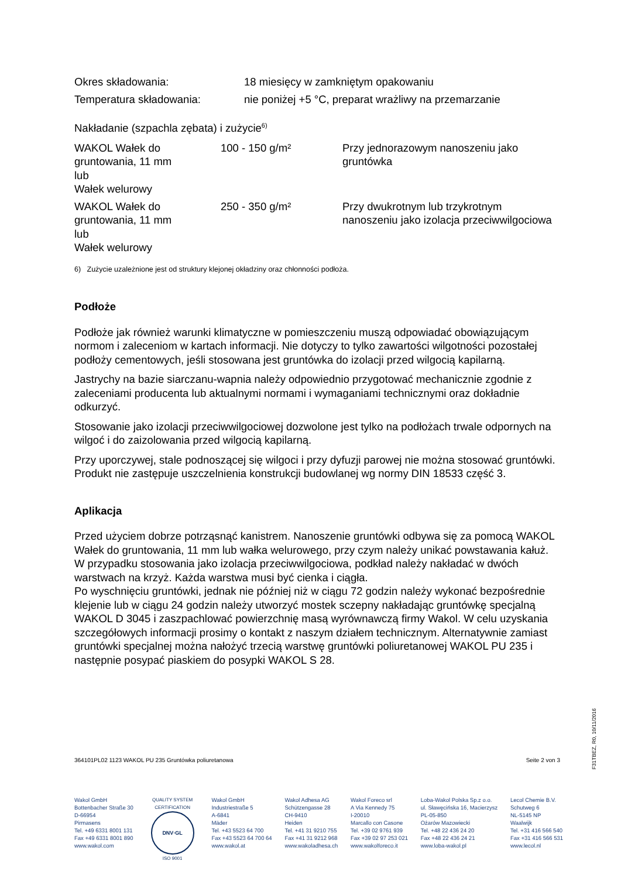| Okres składowania: | 18 miesięcy w zamkniętym opakowaniu |
| Temperatura składowania: | nie poniżej +5 °C, preparat wrażliwy na przemarzanie |
Nakładanie (szpachla zębata) i zużycie<sup>6)</sup>
| WAKOL Wałek do gruntowania, 11 mm lub Wałek welurowy | 100 - 150 g/m² | Przy jednorazowym nanoszeniu jako gruntówka |
| WAKOL Wałek do gruntowania, 11 mm lub Wałek welurowy | 250 - 350 g/m² | Przy dwukrotnym lub trzykrotnym nanoszeniu jako izolacja przeciwwilgociowa |
6) Zużycie uzależnione jest od struktury klejonej okładziny oraz chłonności podłoża.
Podłoże
Podłoże jak również warunki klimatyczne w pomieszczeniu muszą odpowiadać obowiązującym normom i zaleceniom w kartach informacji. Nie dotyczy to tylko zawartości wilgotności pozostałej podłoży cementowych, jeśli stosowana jest gruntówka do izolacji przed wilgocią kapilarną.
Jastrychy na bazie siarczanu-wapnia należy odpowiednio przygotować mechanicznie zgodnie z zaleceniami producenta lub aktualnymi normami i wymaganiami technicznymi oraz dokładnie odkurzyć.
Stosowanie jako izolacji przeciwwilgociowej dozwolone jest tylko na podłożach trwale odpornych na wilgoć i do zaizolowania przed wilgocią kapilarną.
Przy uporczywej, stale podnoszącej się wilgoci i przy dyfuzji parowej nie można stosować gruntówki. Produkt nie zastępuje uszczelnienia konstrukcji budowlanej wg normy DIN 18533 część 3.
Aplikacja
Przed użyciem dobrze potrząsnąć kanistrem. Nanoszenie gruntówki odbywa się za pomocą WAKOL Wałek do gruntowania, 11 mm lub wałka welurowego, przy czym należy unikać powstawania kałuż. W przypadku stosowania jako izolacja przeciwwilgociowa, podkład należy nakładać w dwóch warstwach na krzyż. Każda warstwa musi być cienka i ciągła.
Po wyschnięciu gruntówki, jednak nie później niż w ciągu 72 godzin należy wykonać bezpośrednie klejenie lub w ciągu 24 godzin należy utworzyć mostek sczepny nakładając gruntówkę specjalną WAKOL D 3045 i zaszpachlować powierzchnię masą wyrównawczą firmy Wakol. W celu uzyskania szczegółowych informacji prosimy o kontakt z naszym działem technicznym. Alternatywnie zamiast gruntówki specjalnej można nałożyć trzecią warstwę gruntówki poliuretanowej WAKOL PU 235 i następnie posypać piaskiem do posypki WAKOL S 28.
364101PL02 1123 WAKOL PU 235 Gruntówka poliuretanowa Seite 2 von 3
F31TBEZ, R0, 10/11/2016
Wakol GmbH
Bottenbacher Straße 30
D-66954
Pirmasens
Tel. +49 6331 8001 131
Fax +49 6331 8001 890
www.wakol.com
QUALITY SYSTEM CERTIFICATION
DNV·GL
ISO 9001
Wakol GmbH
Industriestraße 5
A-6841
Mäder
Tel. +43 5523 64 700
Fax +43 5523 64 700 64
www.wakol.at
Wakol Adhesa AG
Schützengasse 28
CH-9410
Heiden
Tel. +41 31 9210 755
Fax +41 31 9212 968
www.wakoladhesa.ch
Wakol Foreco srl
A Via Kennedy 75
I-20010
Marcallo con Casone
Tel. +39 02 9761 939
Fax +39 02 97 253 021
www.wakolforeco.it
Loba-Wakol Polska Sp.z o.o.
ul. Sławęcińska 16, Macierzysz
PL-05-850
Ożarów Mazowiecki
Tel. +48 22 436 24 20
Fax +48 22 436 24 21
www.loba-wakol.pl
Lecol Chemie B.V.
Schutweg 6
NL-5145 NP
Waalwijk
Tel. +31 416 566 540
Fax +31 416 566 531
www.lecol.nl